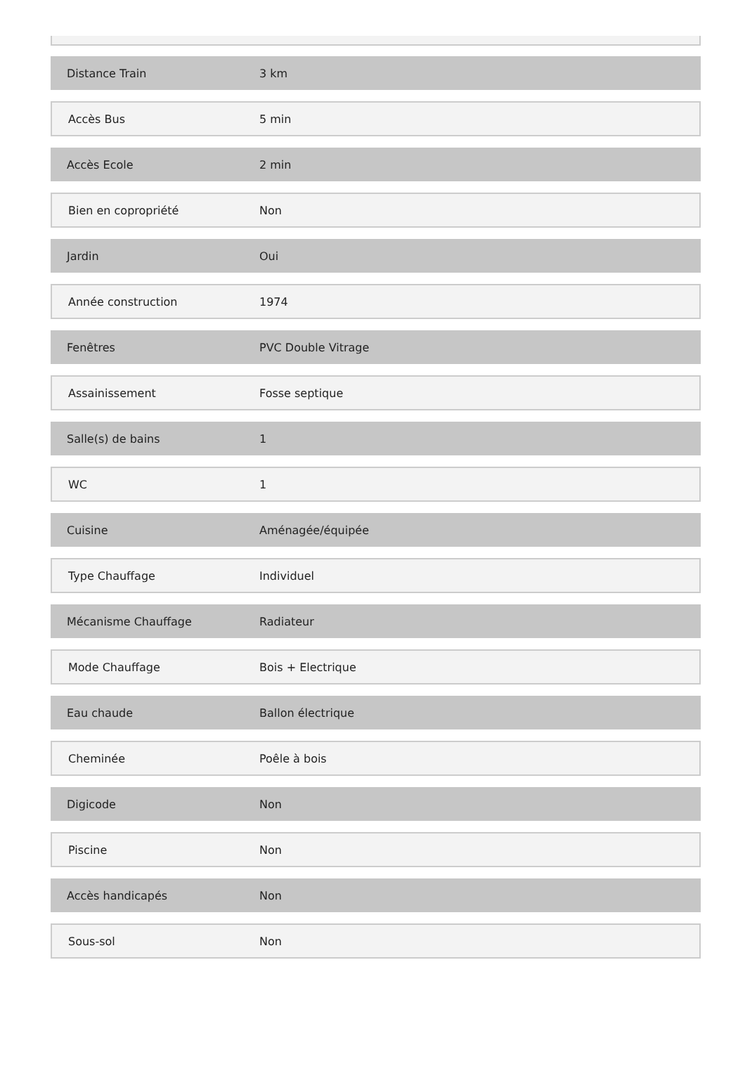| Distance Train | 3 km |
| Accès Bus | 5 min |
| Accès Ecole | 2 min |
| Bien en copropriété | Non |
| Jardin | Oui |
| Année construction | 1974 |
| Fenêtres | PVC Double Vitrage |
| Assainissement | Fosse septique |
| Salle(s) de bains | 1 |
| WC | 1 |
| Cuisine | Aménagée/équipée |
| Type Chauffage | Individuel |
| Mécanisme Chauffage | Radiateur |
| Mode Chauffage | Bois + Electrique |
| Eau chaude | Ballon électrique |
| Cheminée | Poêle à bois |
| Digicode | Non |
| Piscine | Non |
| Accès handicapés | Non |
| Sous-sol | Non |